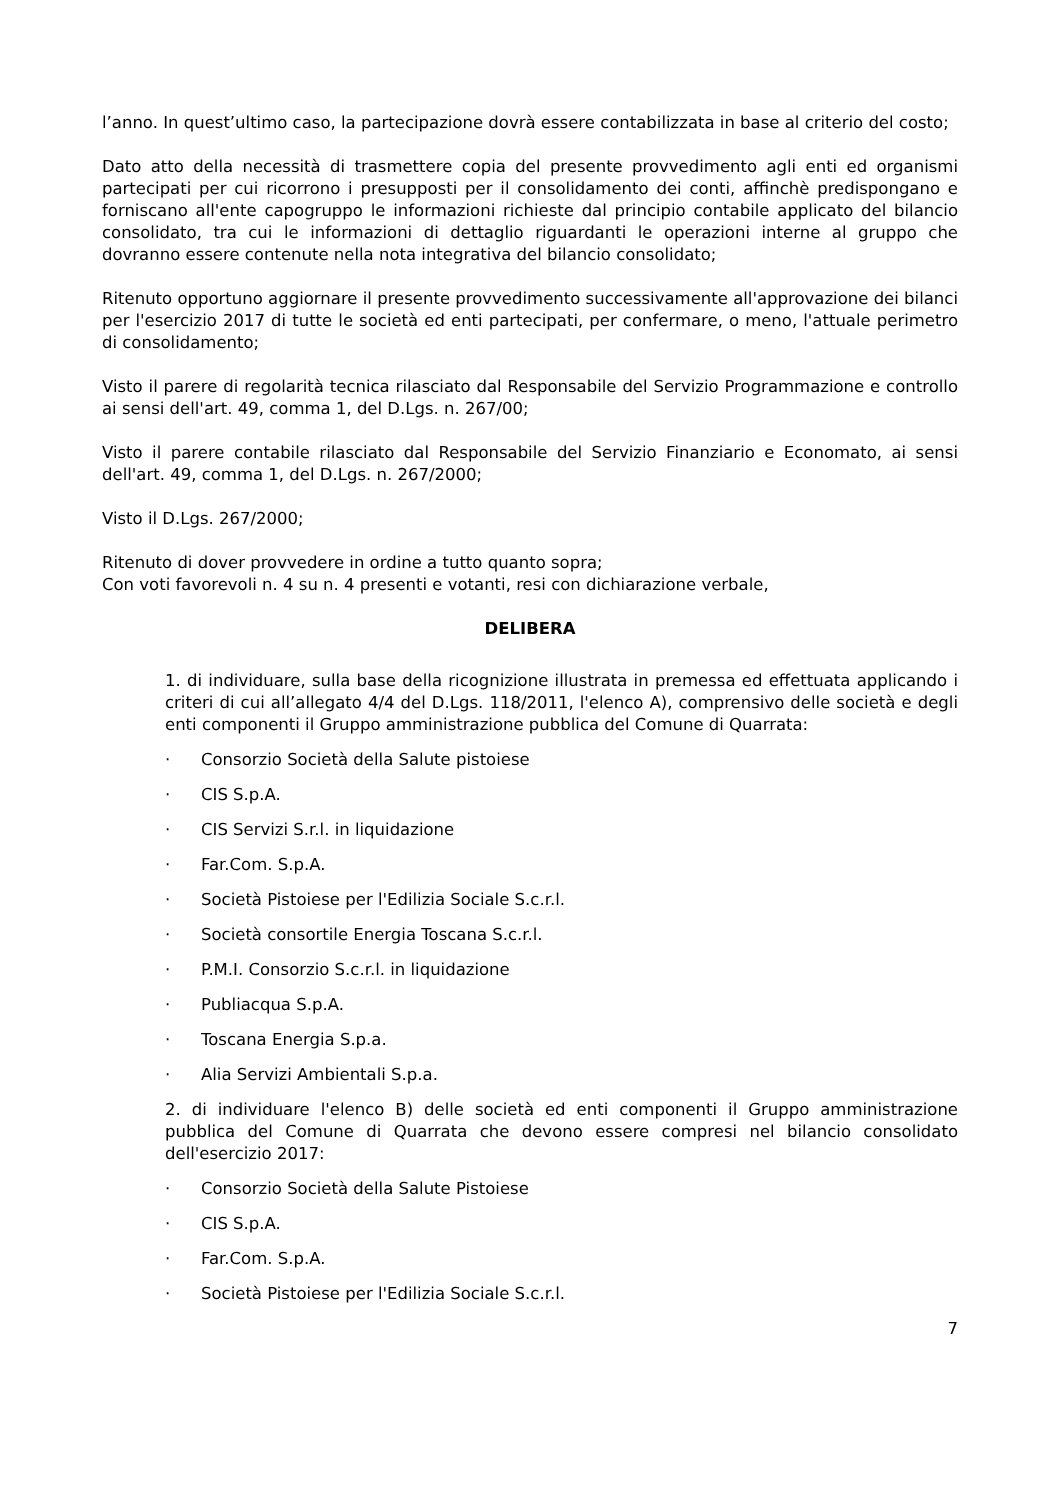l’anno. In quest’ultimo caso, la partecipazione dovrà essere contabilizzata in base al criterio del costo;
Dato atto della necessità di trasmettere copia del presente provvedimento agli enti ed organismi partecipati per cui ricorrono i presupposti per il consolidamento dei conti, affinchè predispongano e forniscano all'ente capogruppo le informazioni richieste dal principio contabile applicato del bilancio consolidato, tra cui le informazioni di dettaglio riguardanti le operazioni interne al gruppo che dovranno essere contenute nella nota integrativa del bilancio consolidato;
Ritenuto opportuno aggiornare il presente provvedimento successivamente all'approvazione dei bilanci per l'esercizio 2017 di tutte le società ed enti partecipati, per confermare, o meno, l'attuale perimetro di consolidamento;
Visto il parere di regolarità tecnica rilasciato dal Responsabile del Servizio Programmazione e controllo ai sensi dell'art. 49, comma 1, del D.Lgs. n. 267/00;
Visto il parere contabile rilasciato dal Responsabile del Servizio Finanziario e Economato, ai sensi dell'art. 49, comma 1, del D.Lgs. n. 267/2000;
Visto il D.Lgs. 267/2000;
Ritenuto di dover provvedere in ordine a tutto quanto sopra;
Con voti favorevoli n. 4 su n. 4 presenti e votanti, resi con dichiarazione verbale,
DELIBERA
1. di individuare, sulla base della ricognizione illustrata in premessa ed effettuata applicando i criteri di cui all’allegato 4/4 del D.Lgs. 118/2011, l'elenco A), comprensivo delle società e degli enti componenti il Gruppo amministrazione pubblica del Comune di Quarrata:
· Consorzio Società della Salute pistoiese
· CIS S.p.A.
· CIS Servizi S.r.l. in liquidazione
· Far.Com. S.p.A.
· Società Pistoiese per l'Edilizia Sociale S.c.r.l.
· Società consortile Energia Toscana S.c.r.l.
· P.M.I. Consorzio S.c.r.l. in liquidazione
· Publiacqua S.p.A.
· Toscana Energia S.p.a.
· Alia Servizi Ambientali S.p.a.
2. di individuare l'elenco B) delle società ed enti componenti il Gruppo amministrazione pubblica del Comune di Quarrata che devono essere compresi nel bilancio consolidato dell'esercizio 2017:
· Consorzio Società della Salute Pistoiese
· CIS S.p.A.
· Far.Com. S.p.A.
· Società Pistoiese per l'Edilizia Sociale S.c.r.l.
7